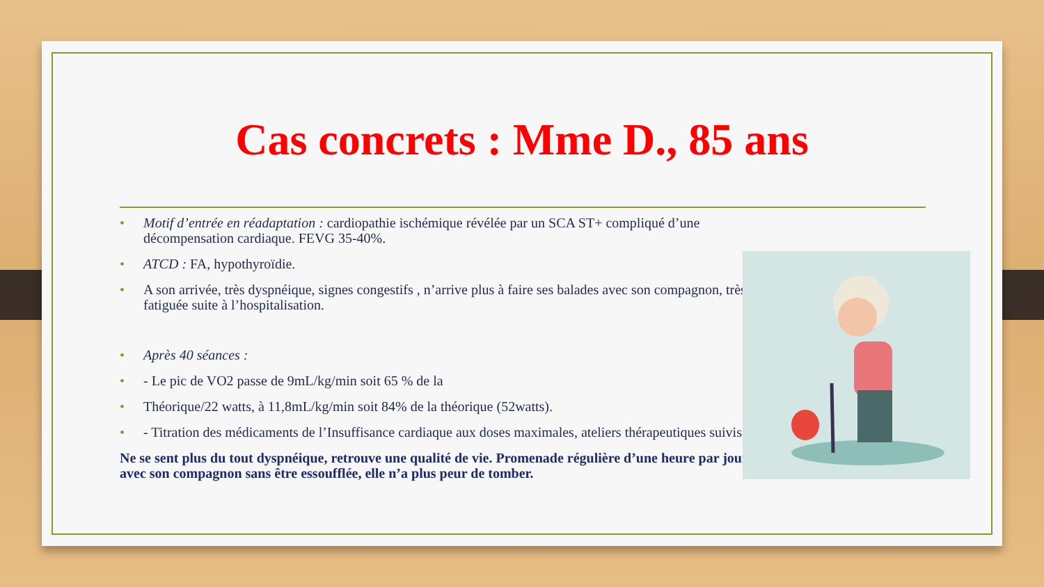Cas concrets : Mme D., 85 ans
• Motif d’entrée en réadaptation : cardiopathie ischémique révélée par un SCA ST+ compliqué d’une décompensation cardiaque. FEVG 35-40%.
• ATCD : FA, hypothyroïdie.
• A son arrivée, très dyspnéique, signes congestifs , n’arrive plus à faire ses balades avec son compagnon, très fatiguée suite à l’hospitalisation.
• Après 40 séances :
• - Le pic de VO2 passe de 9mL/kg/min soit 65 % de la
• Théorique/22 watts, à 11,8mL/kg/min soit 84% de la théorique (52watts).
• - Titration des médicaments de l’Insuffisance cardiaque aux doses maximales, ateliers thérapeutiques suivis.
Ne se sent plus du tout dyspnéique, retrouve une qualité de vie. Promenade régulière d’une heure par jour avec son compagnon sans être essoufflée, elle n’a plus peur de tomber.